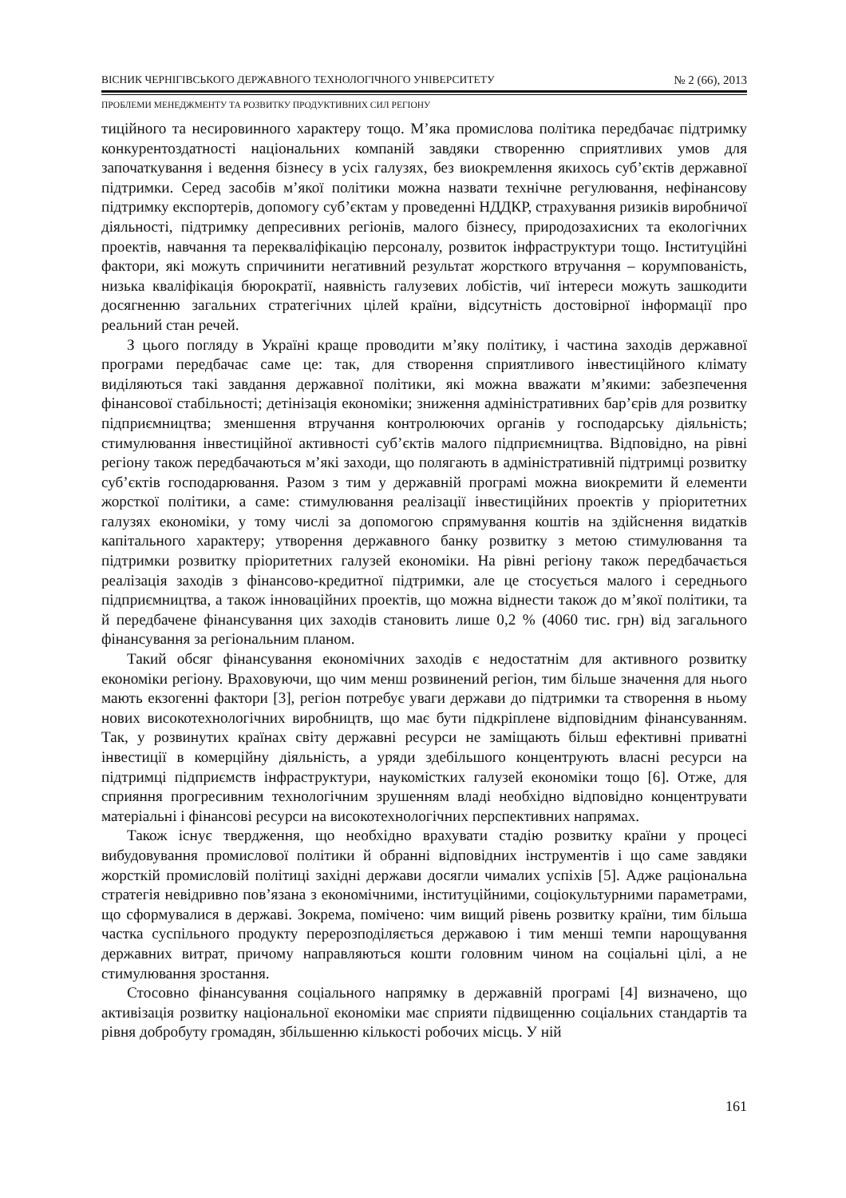ВІСНИК ЧЕРНІГІВСЬКОГО ДЕРЖАВНОГО ТЕХНОЛОГІЧНОГО УНІВЕРСИТЕТУ № 2 (66), 2013
ПРОБЛЕМИ МЕНЕДЖМЕНТУ ТА РОЗВИТКУ ПРОДУКТИВНИХ СИЛ РЕГІОНУ
тиційного та несировинного характеру тощо. М’яка промислова політика передбачає підтримку конкурентоздатності національних компаній завдяки створенню сприятливих умов для започаткування і ведення бізнесу в усіх галузях, без виокремлення якихось суб’єктів державної підтримки. Серед засобів м’якої політики можна назвати технічне регулювання, нефінансову підтримку експортерів, допомогу суб’єктам у проведенні НДДКР, страхування ризиків виробничої діяльності, підтримку депресивних регіонів, малого бізнесу, природозахисних та екологічних проектів, навчання та перекваліфікацію персоналу, розвиток інфраструктури тощо. Інституційні фактори, які можуть спричинити негативний результат жорсткого втручання – корумпованість, низька кваліфікація бюрократії, наявність галузевих лобістів, чиї інтереси можуть зашкодити досягненню загальних стратегічних цілей країни, відсутність достовірної інформації про реальний стан речей.
З цього погляду в Україні краще проводити м’яку політику, і частина заходів державної програми передбачає саме це: так, для створення сприятливого інвестиційного клімату виділяються такі завдання державної політики, які можна вважати м’якими: забезпечення фінансової стабільності; детінізація економіки; зниження адміністративних бар’єрів для розвитку підприємництва; зменшення втручання контролюючих органів у господарську діяльність; стимулювання інвестиційної активності суб’єктів малого підприємництва. Відповідно, на рівні регіону також передбачаються м’які заходи, що полягають в адміністративній підтримці розвитку суб’єктів господарювання. Разом з тим у державній програмі можна виокремити й елементи жорсткої політики, а саме: стимулювання реалізації інвестиційних проектів у пріоритетних галузях економіки, у тому числі за допомогою спрямування коштів на здійснення видатків капітального характеру; утворення державного банку розвитку з метою стимулювання та підтримки розвитку пріоритетних галузей економіки. На рівні регіону також передбачається реалізація заходів з фінансово-кредитної підтримки, але це стосується малого і середнього підприємництва, а також інноваційних проектів, що можна віднести також до м’якої політики, та й передбачене фінансування цих заходів становить лише 0,2 % (4060 тис. грн) від загального фінансування за регіональним планом.
Такий обсяг фінансування економічних заходів є недостатнім для активного розвитку економіки регіону. Враховуючи, що чим менш розвинений регіон, тим більше значення для нього мають екзогенні фактори [3], регіон потребує уваги держави до підтримки та створення в ньому нових високотехнологічних виробництв, що має бути підкріплене відповідним фінансуванням. Так, у розвинутих країнах світу державні ресурси не заміщають більш ефективні приватні інвестиції в комерційну діяльність, а уряди здебільшого концентрують власні ресурси на підтримці підприємств інфраструктури, наукомістких галузей економіки тощо [6]. Отже, для сприяння прогресивним технологічним зрушенням владі необхідно відповідно концентрувати матеріальні і фінансові ресурси на високотехнологічних перспективних напрямах.
Також існує твердження, що необхідно врахувати стадію розвитку країни у процесі вибудовування промислової політики й обранні відповідних інструментів і що саме завдяки жорсткій промисловій політиці західні держави досягли чималих успіхів [5]. Адже раціональна стратегія невідривно пов’язана з економічними, інституційними, соціокультурними параметрами, що сформувалися в державі. Зокрема, помічено: чим вищий рівень розвитку країни, тим більша частка суспільного продукту перерозподіляється державою і тим менші темпи нарощування державних витрат, причому направляються кошти головним чином на соціальні цілі, а не стимулювання зростання.
Стосовно фінансування соціального напрямку в державній програмі [4] визначено, що активізація розвитку національної економіки має сприяти підвищенню соціальних стандартів та рівня добробуту громадян, збільшенню кількості робочих місць. У ній
161